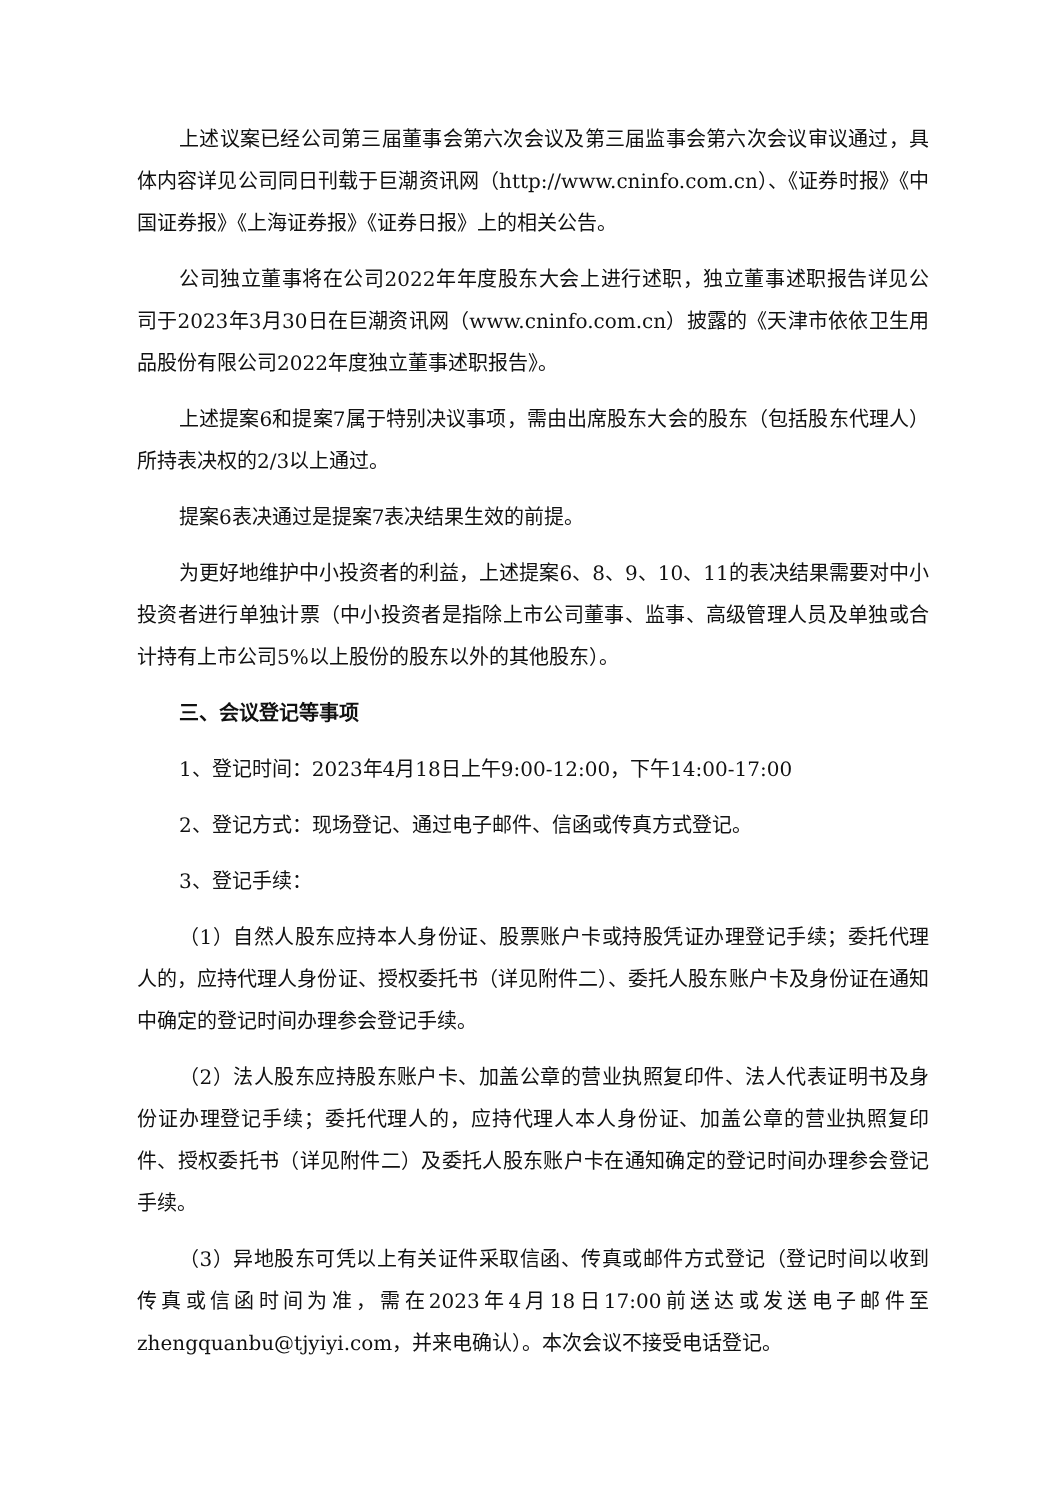上述议案已经公司第三届董事会第六次会议及第三届监事会第六次会议审议通过，具体内容详见公司同日刊载于巨潮资讯网（http://www.cninfo.com.cn）、《证券时报》《中国证券报》《上海证券报》《证券日报》上的相关公告。
公司独立董事将在公司2022年年度股东大会上进行述职，独立董事述职报告详见公司于2023年3月30日在巨潮资讯网（www.cninfo.com.cn）披露的《天津市依依卫生用品股份有限公司2022年度独立董事述职报告》。
上述提案6和提案7属于特别决议事项，需由出席股东大会的股东（包括股东代理人）所持表决权的2/3以上通过。
提案6表决通过是提案7表决结果生效的前提。
为更好地维护中小投资者的利益，上述提案6、8、9、10、11的表决结果需要对中小投资者进行单独计票（中小投资者是指除上市公司董事、监事、高级管理人员及单独或合计持有上市公司5%以上股份的股东以外的其他股东）。
三、会议登记等事项
1、登记时间：2023年4月18日上午9:00-12:00，下午14:00-17:00
2、登记方式：现场登记、通过电子邮件、信函或传真方式登记。
3、登记手续：
（1）自然人股东应持本人身份证、股票账户卡或持股凭证办理登记手续；委托代理人的，应持代理人身份证、授权委托书（详见附件二）、委托人股东账户卡及身份证在通知中确定的登记时间办理参会登记手续。
（2）法人股东应持股东账户卡、加盖公章的营业执照复印件、法人代表证明书及身份证办理登记手续；委托代理人的，应持代理人本人身份证、加盖公章的营业执照复印件、授权委托书（详见附件二）及委托人股东账户卡在通知确定的登记时间办理参会登记手续。
（3）异地股东可凭以上有关证件采取信函、传真或邮件方式登记（登记时间以收到传真或信函时间为准，需在2023年4月18日17:00前送达或发送电子邮件至zhengquanbu@tjyiyi.com，并来电确认）。本次会议不接受电话登记。